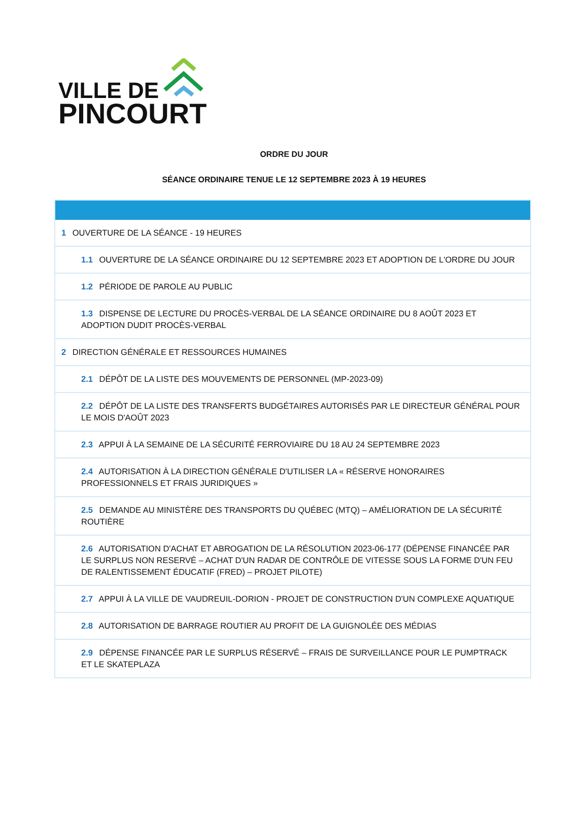VILLE DE
PINCOURT
ORDRE DU JOUR
SÉANCE ORDINAIRE TENUE LE 12 SEPTEMBRE 2023 À 19 HEURES
| 1 OUVERTURE DE LA SÉANCE - 19 HEURES |
| 1.1 OUVERTURE DE LA SÉANCE ORDINAIRE DU 12 SEPTEMBRE 2023 ET ADOPTION DE L'ORDRE DU JOUR |
| 1.2 PÉRIODE DE PAROLE AU PUBLIC |
| 1.3 DISPENSE DE LECTURE DU PROCÈS-VERBAL DE LA SÉANCE ORDINAIRE DU 8 AOÛT 2023 ET ADOPTION DUDIT PROCÈS-VERBAL |
| 2 DIRECTION GÉNÉRALE ET RESSOURCES HUMAINES |
| 2.1 DÉPÔT DE LA LISTE DES MOUVEMENTS DE PERSONNEL (MP-2023-09) |
| 2.2 DÉPÔT DE LA LISTE DES TRANSFERTS BUDGÉTAIRES AUTORISÉS PAR LE DIRECTEUR GÉNÉRAL POUR LE MOIS D'AOÛT 2023 |
| 2.3 APPUI À LA SEMAINE DE LA SÉCURITÉ FERROVIAIRE DU 18 AU 24 SEPTEMBRE 2023 |
| 2.4 AUTORISATION À LA DIRECTION GÉNÉRALE D'UTILISER LA « RÉSERVE HONORAIRES PROFESSIONNELS ET FRAIS JURIDIQUES » |
| 2.5 DEMANDE AU MINISTÈRE DES TRANSPORTS DU QUÉBEC (MTQ) – AMÉLIORATION DE LA SÉCURITÉ ROUTIÈRE |
| 2.6 AUTORISATION D'ACHAT ET ABROGATION DE LA RÉSOLUTION 2023-06-177 (DÉPENSE FINANCÉE PAR LE SURPLUS NON RESERVÉ – ACHAT D'UN RADAR DE CONTRÔLE DE VITESSE SOUS LA FORME D'UN FEU DE RALENTISSEMENT ÉDUCATIF (FRED) – PROJET PILOTE) |
| 2.7 APPUI À LA VILLE DE VAUDREUIL-DORION - PROJET DE CONSTRUCTION D'UN COMPLEXE AQUATIQUE |
| 2.8 AUTORISATION DE BARRAGE ROUTIER AU PROFIT DE LA GUIGNOLÉE DES MÉDIAS |
| 2.9 DÉPENSE FINANCÉE PAR LE SURPLUS RÉSERVÉ – FRAIS DE SURVEILLANCE POUR LE PUMPTRACK ET LE SKATEPLAZA |